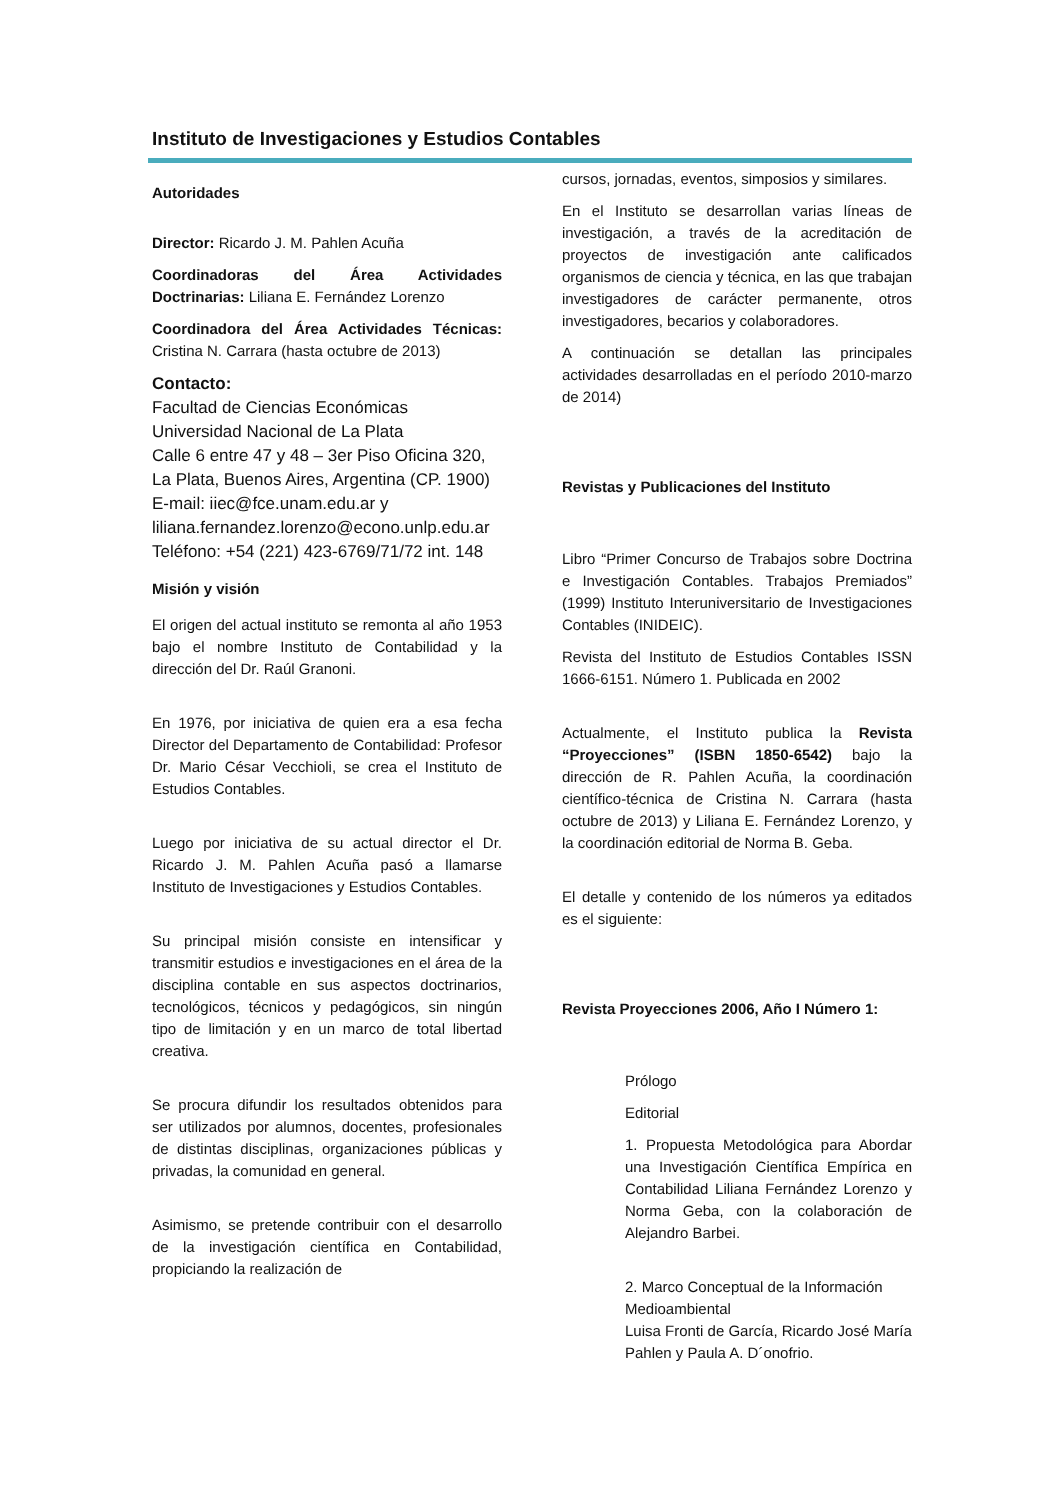Instituto de Investigaciones y Estudios Contables
Autoridades
Director: Ricardo J. M. Pahlen Acuña
Coordinadoras del Área Actividades Doctrinarias: Liliana E. Fernández Lorenzo
Coordinadora del Área Actividades Técnicas: Cristina N. Carrara (hasta octubre de 2013)
Contacto:
Facultad de Ciencias Económicas
Universidad Nacional de La Plata
Calle 6 entre 47 y 48 – 3er Piso Oficina 320, La Plata, Buenos Aires, Argentina (CP. 1900)
E-mail: iiec@fce.unam.edu.ar y liliana.fernandez.lorenzo@econo.unlp.edu.ar
Teléfono: +54 (221) 423-6769/71/72 int. 148
Misión y visión
El origen del actual instituto se remonta al año 1953 bajo el nombre Instituto de Contabilidad y la dirección del Dr. Raúl Granoni.
En 1976, por iniciativa de quien era a esa fecha Director del Departamento de Contabilidad: Profesor Dr. Mario César Vecchioli, se crea el Instituto de Estudios Contables.
Luego por iniciativa de su actual director el Dr. Ricardo J. M. Pahlen Acuña pasó a llamarse Instituto de Investigaciones y Estudios Contables.
Su principal misión consiste en intensificar y transmitir estudios e investigaciones en el área de la disciplina contable en sus aspectos doctrinarios, tecnológicos, técnicos y pedagógicos, sin ningún tipo de limitación y en un marco de total libertad creativa.
Se procura difundir los resultados obtenidos para ser utilizados por alumnos, docentes, profesionales de distintas disciplinas, organizaciones públicas y privadas, la comunidad en general.
Asimismo, se pretende contribuir con el desarrollo de la investigación científica en Contabilidad, propiciando la realización de
cursos, jornadas, eventos, simposios y similares.
En el Instituto se desarrollan varias líneas de investigación, a través de la acreditación de proyectos de investigación ante calificados organismos de ciencia y técnica, en las que trabajan investigadores de carácter permanente, otros investigadores, becarios y colaboradores.
A continuación se detallan las principales actividades desarrolladas en el período 2010-marzo de 2014)
Revistas y Publicaciones del Instituto
Libro “Primer Concurso de Trabajos sobre Doctrina e Investigación Contables. Trabajos Premiados” (1999) Instituto Interuniversitario de Investigaciones Contables (INIDEIC).
Revista del Instituto de Estudios Contables ISSN 1666-6151. Número 1. Publicada en 2002
Actualmente, el Instituto publica la Revista “Proyecciones” (ISBN 1850-6542) bajo la dirección de R. Pahlen Acuña, la coordinación científico-técnica de Cristina N. Carrara (hasta octubre de 2013) y Liliana E. Fernández Lorenzo, y la coordinación editorial de Norma B. Geba.
El detalle y contenido de los números ya editados es el siguiente:
Revista Proyecciones 2006, Año I Número 1:
Prólogo
Editorial
1. Propuesta Metodológica para Abordar una Investigación Científica Empírica en Contabilidad Liliana Fernández Lorenzo y Norma Geba, con la colaboración de Alejandro Barbei.
2. Marco Conceptual de la Información Medioambiental
Luisa Fronti de García, Ricardo José María Pahlen y Paula A. D´onofrio.